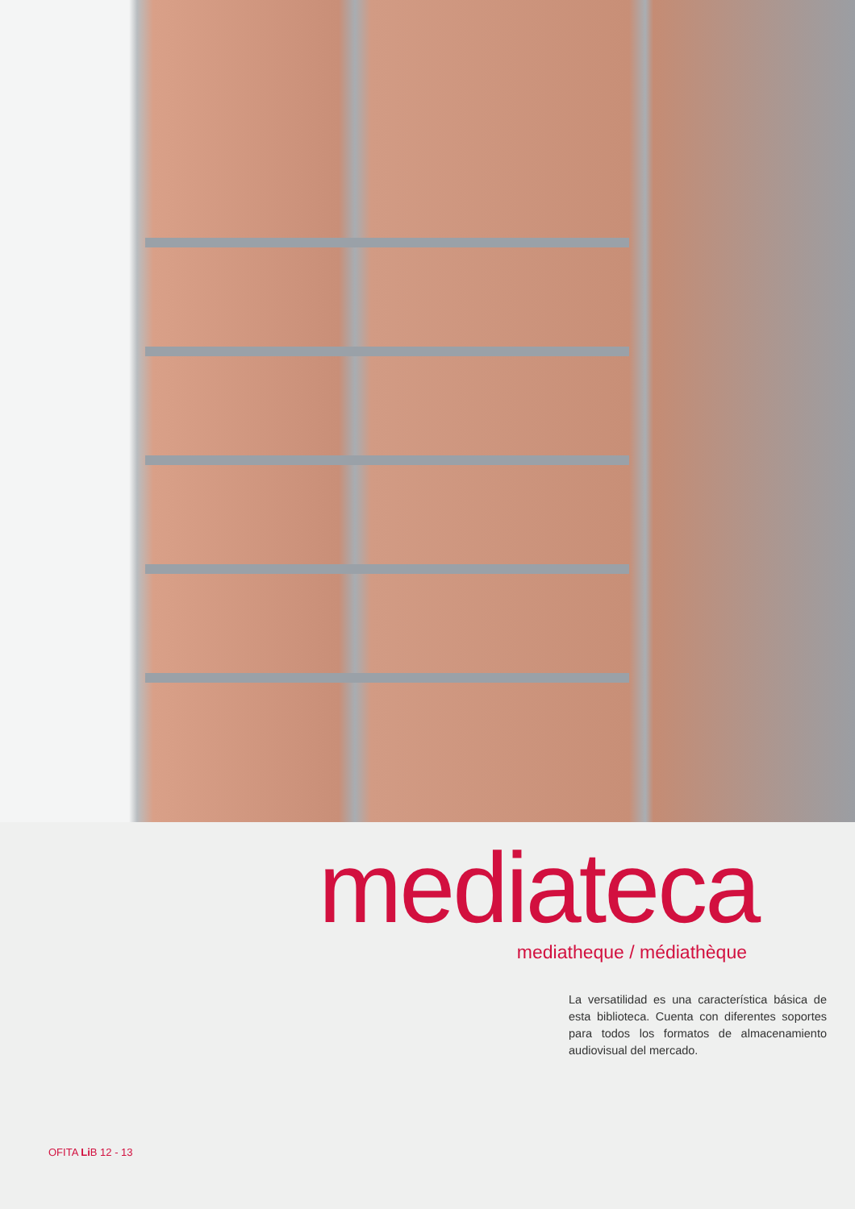mediateca
mediatheque / médiathèque
La versatilidad es una característica básica de esta biblioteca. Cuenta con diferentes soportes para todos los formatos de almacenamiento audiovisual del mercado.
OFITA Li B 12 - 13